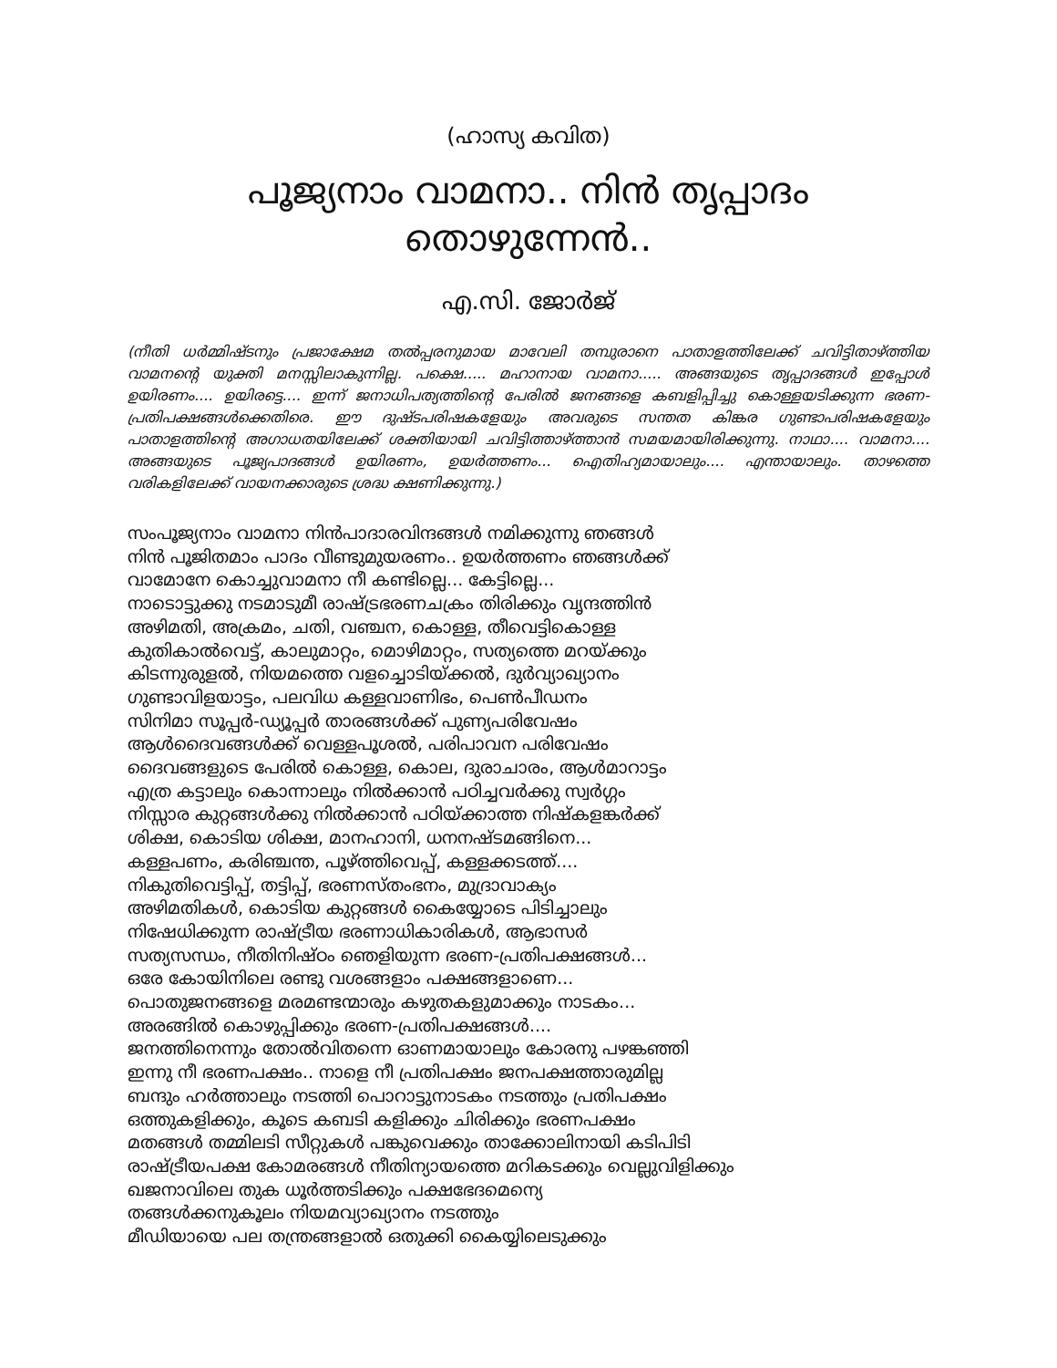(ഹാസ്യ കവിത)
പൂജ്യനാം വാമനാ.. നിൻ തൃപ്പാദം തൊഴുന്നേൻ..
എ.സി. ജോർജ്
(നീതി ധർമ്മിഷ്ടനും പ്രജാക്ഷേമ തൽപ്പരനുമായ മാവേലി തമ്പുരാനെ പാതാളത്തിലേക്ക് ചവിട്ടിതാഴ്ത്തിയ വാമനന്റെ യുക്തി മനസ്സിലാകുന്നില്ല. പക്ഷെ..... മഹാനായ വാമനാ..... അങ്ങയുടെ തൃപ്പാദങ്ങൾ ഇപ്പോൾ ഉയിരണം.... ഉയിരട്ടെ.... ഇന്ന് ജനാധിപത്യത്തിന്റെ പേരിൽ ജനങ്ങളെ കബളിപ്പിച്ചു കൊള്ളയടിക്കുന്ന ഭരണ-പ്രതിപക്ഷങ്ങൾക്കെതിരെ. ഈ ദുഷ്ടപരിഷകളേയും അവരുടെ സന്തത കിങ്കര ഗുണ്ടാപരിഷകളേയും പാതാളത്തിന്റെ അഗാധതയിലേക്ക് ശക്തിയായി ചവിട്ടിത്താഴ്ത്താൻ സമയമായിരിക്കുന്നു. നാഥാ.... വാമനാ.... അങ്ങയുടെ പൂജ്യപാദങ്ങൾ ഉയിരണം, ഉയർത്തണം... ഐതിഹ്യമായാലും.... എന്തായാലും. താഴത്തെ വരികളിലേക്ക് വായനക്കാരുടെ ശ്രദ്ധ ക്ഷണിക്കുന്നു.)
സംപൂജ്യനാം വാമനാ നിൻപാദാരവിന്ദങ്ങൾ നമിക്കുന്നു ഞങ്ങൾ
നിൻ പൂജിതമാം പാദം വീണ്ടുമുയരണം.. ഉയർത്തണം ഞങ്ങൾക്ക്
വാമോനേ കൊച്ചുവാമനാ നീ കണ്ടില്ലെ... കേട്ടില്ലെ...
നാടൊട്ടുക്കു നടമാടുമീ രാഷ്ട്രഭരണചക്രം തിരിക്കും വൃന്ദത്തിൻ
അഴിമതി, അക്രമം, ചതി, വഞ്ചന, കൊള്ള, തീവെട്ടികൊള്ള
കുതികാൽവെട്ട്, കാലുമാറ്റം, മൊഴിമാറ്റം, സത്യത്തെ മറയ്ക്കും
കിടന്നുരുളൽ, നിയമത്തെ വളച്ചൊടിയ്ക്കൽ, ദുർവ്യാഖ്യാനം
ഗുണ്ടാവിളയാട്ടം, പലവിധ കള്ളവാണിഭം, പെൺപീഡനം
സിനിമാ സൂപ്പർ-ഡ്യൂപ്പർ താരങ്ങൾക്ക് പുണ്യപരിവേഷം
ആൾദൈവങ്ങൾക്ക് വെള്ളപൂശൽ, പരിപാവന പരിവേഷം
ദൈവങ്ങളുടെ പേരിൽ കൊള്ള, കൊല, ദുരാചാരം, ആൾമാറാട്ടം
എത്ര കട്ടാലും കൊന്നാലും നിൽക്കാൻ പഠിച്ചവർക്കു സ്വർഗ്ഗം
നിസ്സാര കുറ്റങ്ങൾക്കു നിൽക്കാൻ പഠിയ്ക്കാത്ത നിഷ്കളങ്കർക്ക്
ശിക്ഷ, കൊടിയ ശിക്ഷ, മാനഹാനി, ധനനഷ്ടമങ്ങിനെ...
കള്ളപണം, കരിഞ്ചന്ത, പൂഴ്ത്തിവെപ്പ്, കള്ളക്കടത്ത്....
നികുതിവെട്ടിപ്പ്, തട്ടിപ്പ്, ഭരണസ്തംഭനം, മുദ്രാവാക്യം
അഴിമതികൾ, കൊടിയ കുറ്റങ്ങൾ കൈയ്യോടെ പിടിച്ചാലും
നിഷേധിക്കുന്ന രാഷ്ട്രീയ ഭരണാധികാരികൾ, ആഭാസർ
സത്യസന്ധം, നീതിനിഷ്ഠം ഞെളിയുന്ന ഭരണ-പ്രതിപക്ഷങ്ങൾ...
ഒരേ കോയിനിലെ രണ്ടു വശങ്ങളാം പക്ഷങ്ങളാണെ...
പൊതുജനങ്ങളെ മരമണ്ടന്മാരും കഴുതകളുമാക്കും നാടകം...
അരങ്ങിൽ കൊഴുപ്പിക്കും ഭരണ-പ്രതിപക്ഷങ്ങൾ....
ജനത്തിനെന്നും തോൽവിതന്നെ ഓണമായാലും കോരനു പഴങ്കഞ്ഞി
ഇന്നു നീ ഭരണപക്ഷം.. നാളെ നീ പ്രതിപക്ഷം ജനപക്ഷത്താരുമില്ല
ബന്ദും ഹർത്താലും നടത്തി പൊറാട്ടുനാടകം നടത്തും പ്രതിപക്ഷം
ഒത്തുകളിക്കും, കൂടെ കബടി കളിക്കും ചിരിക്കും ഭരണപക്ഷം
മതങ്ങൾ തമ്മിലടി സീറ്റുകൾ പങ്കുവെക്കും താക്കോലിനായി കടിപിടി
രാഷ്ട്രീയപക്ഷ കോമരങ്ങൾ നീതിന്യായത്തെ മറികടക്കും വെല്ലുവിളിക്കും
ഖജനാവിലെ തുക ധൂർത്തടിക്കും പക്ഷഭേദമെന്യെ
തങ്ങൾക്കനുകൂലം നിയമവ്യാഖ്യാനം നടത്തും
മീഡിയായെ പല തന്ത്രങ്ങളാൽ ഒതുക്കി കൈയ്യിലെടുക്കും